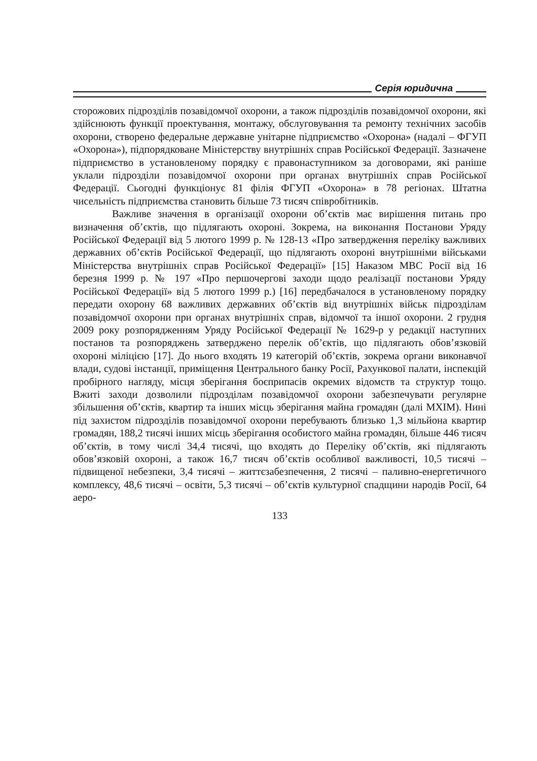Серія юридична
сторожових підрозділів позавідомчої охорони, а також підрозділів позавідомчої охорони, які здійснюють функції проектування, монтажу, обслуговування та ремонту технічних засобів охорони, створено федеральне державне унітарне підприємство «Охорона» (надалі – ФГУП «Охорона»), підпорядковане Міністерству внутрішніх справ Російської Федерації. Зазначене підприємство в установленому порядку є правонаступником за договорами, які раніше уклали підрозділи позавідомчої охорони при органах внутрішніх справ Російської Федерації. Сьогодні функціонує 81 філія ФГУП «Охорона» в 78 регіонах. Штатна чисельність підприємства становить більше 73 тисяч співробітників.
Важливе значення в організації охорони об’єктів має вирішення питань про визначення об’єктів, що підлягають охороні. Зокрема, на виконання Постанови Уряду Російської Федерації від 5 лютого 1999 р. № 128-13 «Про затвердження переліку важливих державних об’єктів Російської Федерації, що підлягають охороні внутрішніми військами Міністерства внутрішніх справ Російської Федерації» [15] Наказом МВС Росії від 16 березня 1999 р. № 197 «Про першочергові заходи щодо реалізації постанови Уряду Російської Федерації» від 5 лютого 1999 р.) [16] передбачалося в установленому порядку передати охорону 68 важливих державних об’єктів від внутрішніх військ підрозділам позавідомчої охорони при органах внутрішніх справ, відомчої та іншої охорони. 2 грудня 2009 року розпорядженням Уряду Російської Федерації № 1629-р у редакції наступних постанов та розпоряджень затверджено перелік об’єктів, що підлягають обов’язковій охороні міліцією [17]. До нього входять 19 категорій об’єктів, зокрема органи виконавчої влади, судові інстанції, приміщення Центрального банку Росії, Рахункової палати, інспекцій пробірного нагляду, місця зберігання боєприпасів окремих відомств та структур тощо. Вжиті заходи дозволили підрозділам позавідомчої охорони забезпечувати регулярне збільшення об’єктів, квартир та інших місць зберігання майна громадян (далі МХІМ). Нині під захистом підрозділів позавідомчої охорони перебувають близько 1,3 мільйона квартир громадян, 188,2 тисячі інших місць зберігання особистого майна громадян, більше 446 тисяч об’єктів, в тому числі 34,4 тисячі, що входять до Переліку об’єктів, які підлягають обов’язковій охороні, а також 16,7 тисяч об’єктів особливої важливості, 10,5 тисячі – підвищеної небезпеки, 3,4 тисячі – життєзабезпечення, 2 тисячі – паливно-енергетичного комплексу, 48,6 тисячі – освіти, 5,3 тисячі – об’єктів культурної спадщини народів Росії, 64 аеро-
133